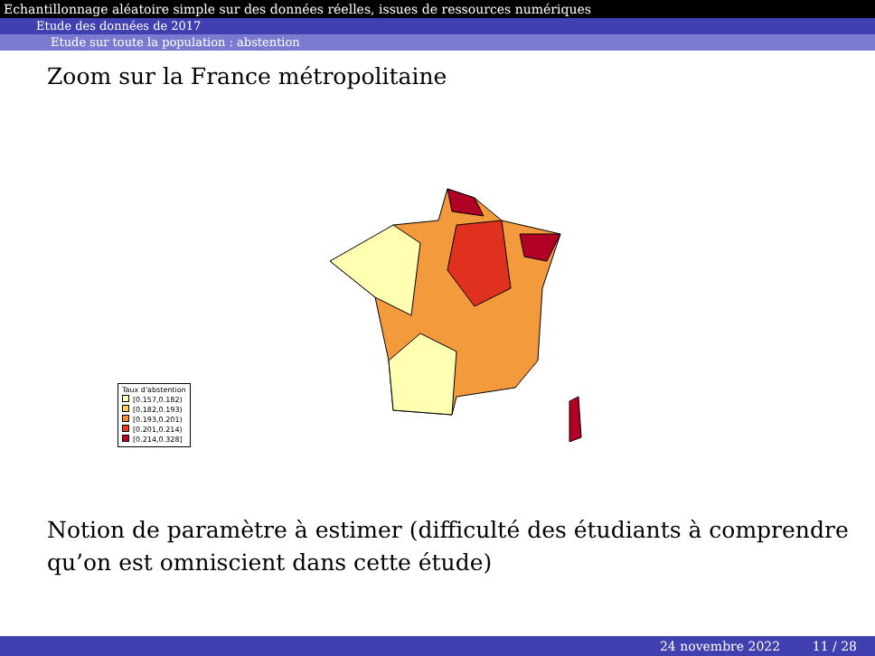Echantillonnage aléatoire simple sur des données réelles, issues de ressources numériques
Etude des données de 2017
Etude sur toute la population : abstention
Zoom sur la France métropolitaine
Taux d'abstention
[0.157,0.182)
[0.182,0.193)
[0.193,0.201)
[0.201,0.214)
[0.214,0.328]
Notion de paramètre à estimer (difficulté des étudiants à comprendre qu’on est omniscient dans cette étude)
24 novembre 2022 11 / 28